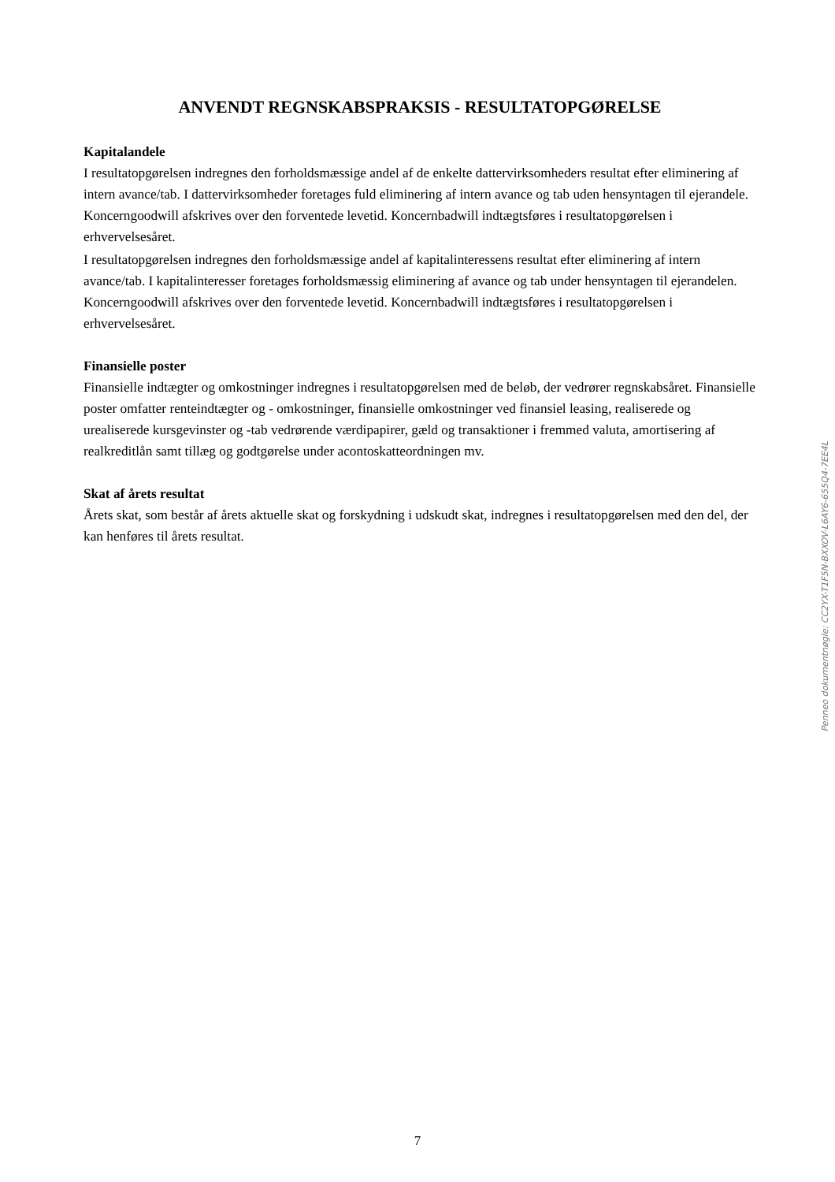ANVENDT REGNSKABSPRAKSIS - RESULTATOPGØRELSE
Kapitalandele
I resultatopgørelsen indregnes den forholdsmæssige andel af de enkelte dattervirksomheders resultat efter eliminering af intern avance/tab. I dattervirksomheder foretages fuld eliminering af intern avance og tab uden hensyntagen til ejerandele. Koncerngoodwill afskrives over den forventede levetid. Koncernbadwill indtægtsføres i resultatopgørelsen i erhvervelsesåret.
I resultatopgørelsen indregnes den forholdsmæssige andel af kapitalinteressens resultat efter eliminering af intern avance/tab. I kapitalinteresser foretages forholdsmæssig eliminering af avance og tab under hensyntagen til ejerandelen. Koncerngoodwill afskrives over den forventede levetid. Koncernbadwill indtægtsføres i resultatopgørelsen i erhvervelsesåret.
Finansielle poster
Finansielle indtægter og omkostninger indregnes i resultatopgørelsen med de beløb, der vedrører regnskabsåret. Finansielle poster omfatter renteindtægter og - omkostninger, finansielle omkostninger ved finansiel leasing, realiserede og urealiserede kursgevinster og -tab vedrørende værdipapirer, gæld og transaktioner i fremmed valuta, amortisering af realkreditlån samt tillæg og godtgørelse under acontoskatteordningen mv.
Skat af årets resultat
Årets skat, som består af årets aktuelle skat og forskydning i udskudt skat, indregnes i resultatopgørelsen med den del, der kan henføres til årets resultat.
Penneo dokumentnøgle: CC2YX-T1F5N-BXXOV-L6AY6-655Q4-7EE4L
7